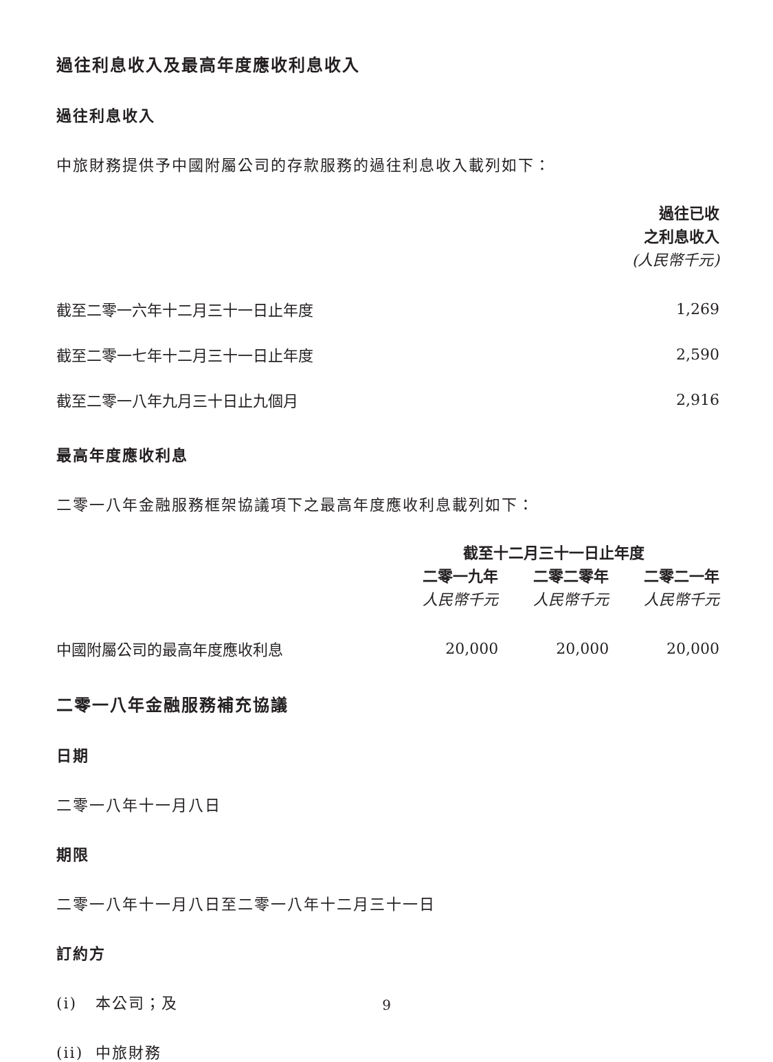過往利息收入及最高年度應收利息收入
過往利息收入
中旅財務提供予中國附屬公司的存款服務的過往利息收入載列如下：
| | 過往已收 之利息收入 (人民幣千元) |
| --- | --- |
| 截至二零一六年十二月三十一日止年度 | 1,269 |
| 截至二零一七年十二月三十一日止年度 | 2,590 |
| 截至二零一八年九月三十日止九個月 | 2,916 |
最高年度應收利息
二零一八年金融服務框架協議項下之最高年度應收利息載列如下：
| | 截至十二月三十一日止年度 | | |
| --- | --- | --- | --- |
| | 二零一九年 | 二零二零年 | 二零二一年 |
| | 人民幣千元 | 人民幣千元 | 人民幣千元 |
| 中國附屬公司的最高年度應收利息 | 20,000 | 20,000 | 20,000 |
二零一八年金融服務補充協議
日期
二零一八年十一月八日
期限
二零一八年十一月八日至二零一八年十二月三十一日
訂約方
(i) 本公司；及
(ii) 中旅財務
9